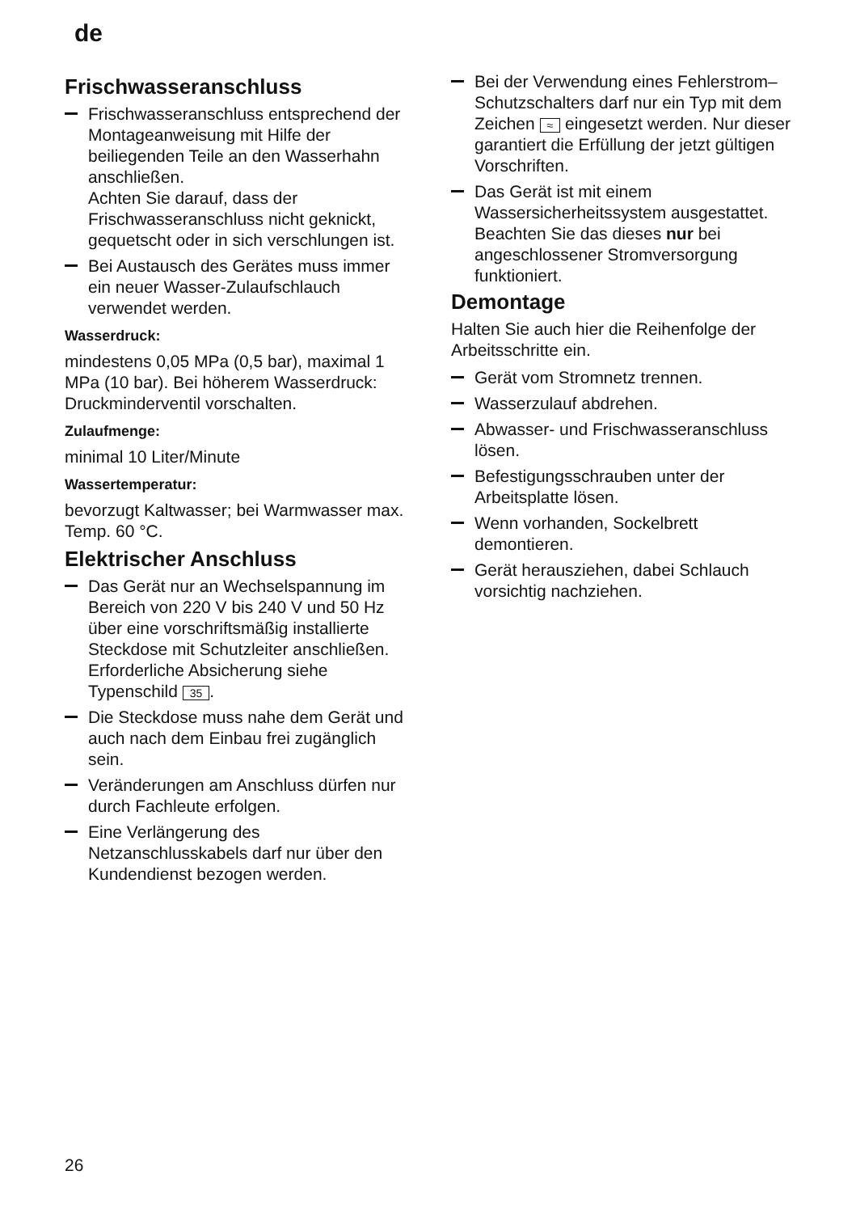de
Frischwasseranschluss
Frischwasseranschluss entsprechend der Montageanweisung mit Hilfe der beiliegenden Teile an den Wasserhahn anschließen.
Achten Sie darauf, dass der Frischwasseranschluss nicht geknickt, gequetscht oder in sich verschlungen ist.
Bei Austausch des Gerätes muss immer ein neuer Wasser-Zulaufschlauch verwendet werden.
Wasserdruck:
mindestens 0,05 MPa (0,5 bar), maximal 1 MPa (10 bar). Bei höherem Wasserdruck: Druckminderventil vorschalten.
Zulaufmenge:
minimal 10 Liter/Minute
Wassertemperatur:
bevorzugt Kaltwasser; bei Warmwasser max. Temp. 60 °C.
Elektrischer Anschluss
Das Gerät nur an Wechselspannung im Bereich von 220 V bis 240 V und 50 Hz über eine vorschriftsmäßig installierte Steckdose mit Schutzleiter anschließen. Erforderliche Absicherung siehe Typenschild 35.
Die Steckdose muss nahe dem Gerät und auch nach dem Einbau frei zugänglich sein.
Veränderungen am Anschluss dürfen nur durch Fachleute erfolgen.
Eine Verlängerung des Netzanschlusskabels darf nur über den Kundendienst bezogen werden.
Bei der Verwendung eines Fehlerstrom–Schutzschalters darf nur ein Typ mit dem Zeichen ≈ eingesetzt werden. Nur dieser garantiert die Erfüllung der jetzt gültigen Vorschriften.
Das Gerät ist mit einem Wassersicherheitssystem ausgestattet. Beachten Sie das dieses nur bei angeschlossener Stromversorgung funktioniert.
Demontage
Halten Sie auch hier die Reihenfolge der Arbeitsschritte ein.
Gerät vom Stromnetz trennen.
Wasserzulauf abdrehen.
Abwasser- und Frischwasseranschluss lösen.
Befestigungsschrauben unter der Arbeitsplatte lösen.
Wenn vorhanden, Sockelbrett demontieren.
Gerät herausziehen, dabei Schlauch vorsichtig nachziehen.
26